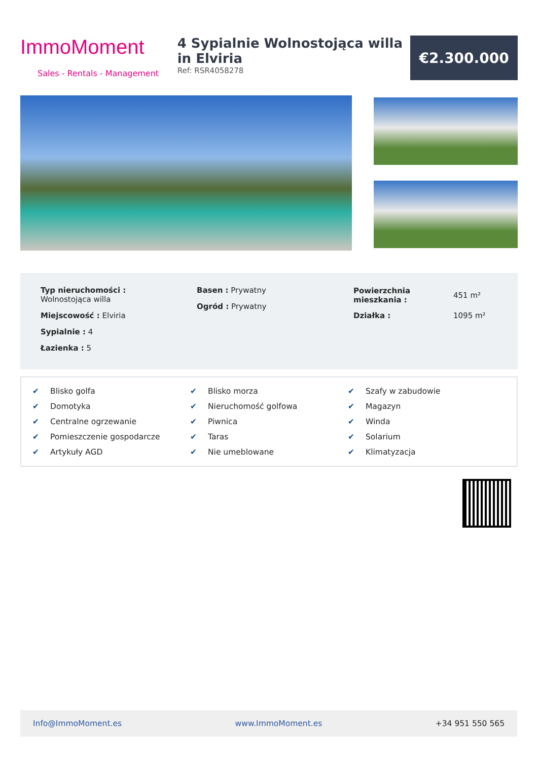ImmoMoment
Sales - Rentals - Management
4 Sypialnie Wolnostojąca willa in Elviria
Ref: RSR4058278
€2.300.000
Typ nieruchomości :
Wolnostojąca willa
Miejscowość : Elviria
Sypialnie : 4
Łazienka : 5
Basen : Prywatny
Ogród : Prywatny
| Powierzchnia mieszkania : | 451 m² |
| Działka : | 1095 m² |
✔ Blisko golfa
✔ Blisko morza
✔ Szafy w zabudowie
✔ Domotyka
✔ Nieruchomość golfowa
✔ Magazyn
✔ Centralne ogrzewanie
✔ Piwnica
✔ Winda
✔ Pomieszczenie gospodarcze
✔ Taras
✔ Solarium
✔ Artykuły AGD
✔ Nie umeblowane
✔ Klimatyzacja
Info@ImmoMoment.es www.ImmoMoment.es +34 951 550 565